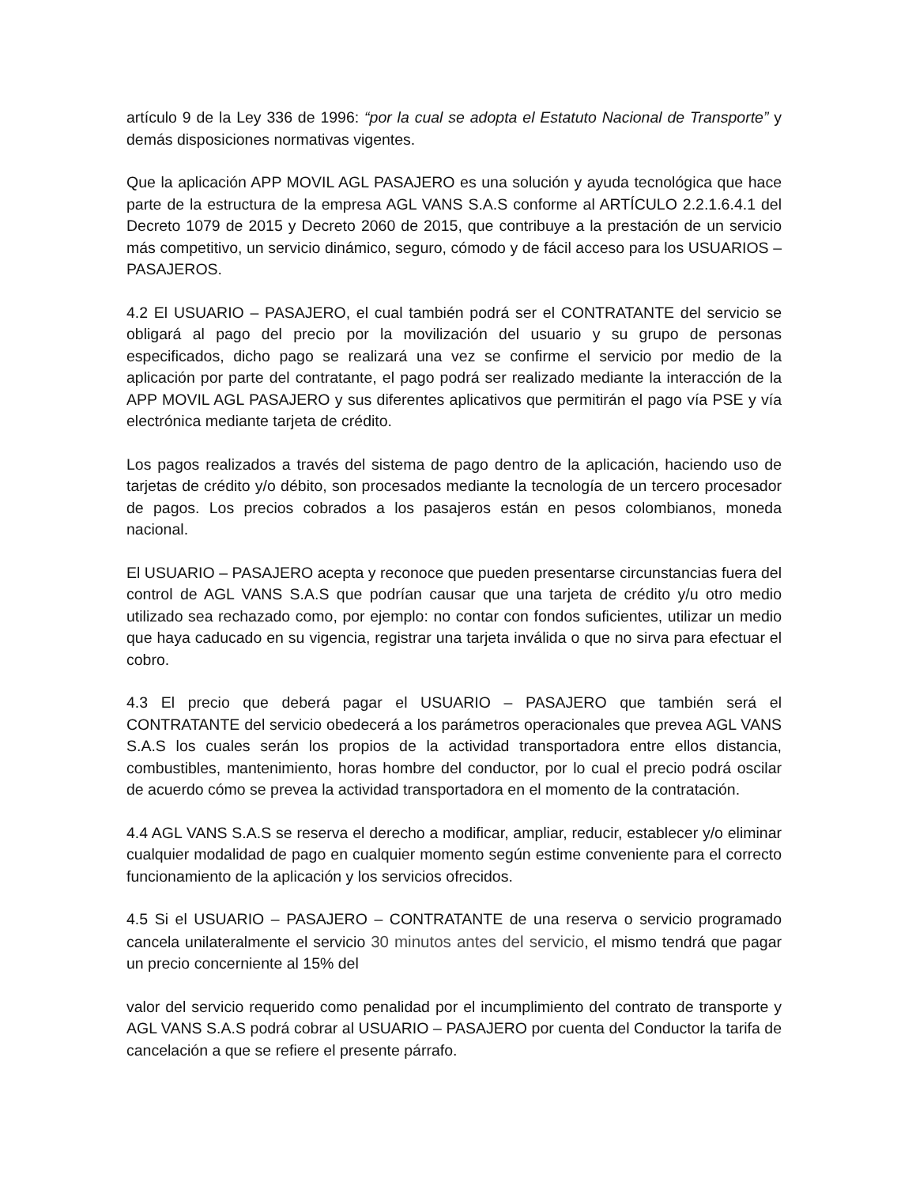artículo 9 de la Ley 336 de 1996: “por la cual se adopta el Estatuto Nacional de Transporte” y demás disposiciones normativas vigentes.
Que la aplicación APP MOVIL AGL PASAJERO es una solución y ayuda tecnológica que hace parte de la estructura de la empresa AGL VANS S.A.S conforme al ARTÍCULO 2.2.1.6.4.1 del Decreto 1079 de 2015 y Decreto 2060 de 2015, que contribuye a la prestación de un servicio más competitivo, un servicio dinámico, seguro, cómodo y de fácil acceso para los USUARIOS – PASAJEROS.
4.2 El USUARIO – PASAJERO, el cual también podrá ser el CONTRATANTE del servicio se obligará al pago del precio por la movilización del usuario y su grupo de personas especificados, dicho pago se realizará una vez se confirme el servicio por medio de la aplicación por parte del contratante, el pago podrá ser realizado mediante la interacción de la APP MOVIL AGL PASAJERO y sus diferentes aplicativos que permitirán el pago vía PSE y vía electrónica mediante tarjeta de crédito.
Los pagos realizados a través del sistema de pago dentro de la aplicación, haciendo uso de tarjetas de crédito y/o débito, son procesados mediante la tecnología de un tercero procesador de pagos. Los precios cobrados a los pasajeros están en pesos colombianos, moneda nacional.
El USUARIO – PASAJERO acepta y reconoce que pueden presentarse circunstancias fuera del control de AGL VANS S.A.S que podrían causar que una tarjeta de crédito y/u otro medio utilizado sea rechazado como, por ejemplo: no contar con fondos suficientes, utilizar un medio que haya caducado en su vigencia, registrar una tarjeta inválida o que no sirva para efectuar el cobro.
4.3 El precio que deberá pagar el USUARIO – PASAJERO que también será el CONTRATANTE del servicio obedecerá a los parámetros operacionales que prevea AGL VANS S.A.S los cuales serán los propios de la actividad transportadora entre ellos distancia, combustibles, mantenimiento, horas hombre del conductor, por lo cual el precio podrá oscilar de acuerdo cómo se prevea la actividad transportadora en el momento de la contratación.
4.4 AGL VANS S.A.S se reserva el derecho a modificar, ampliar, reducir, establecer y/o eliminar cualquier modalidad de pago en cualquier momento según estime conveniente para el correcto funcionamiento de la aplicación y los servicios ofrecidos.
4.5 Si el USUARIO – PASAJERO – CONTRATANTE de una reserva o servicio programado cancela unilateralmente el servicio 30 minutos antes del servicio, el mismo tendrá que pagar un precio concerniente al 15% del
valor del servicio requerido como penalidad por el incumplimiento del contrato de transporte y AGL VANS S.A.S podrá cobrar al USUARIO – PASAJERO por cuenta del Conductor la tarifa de cancelación a que se refiere el presente párrafo.